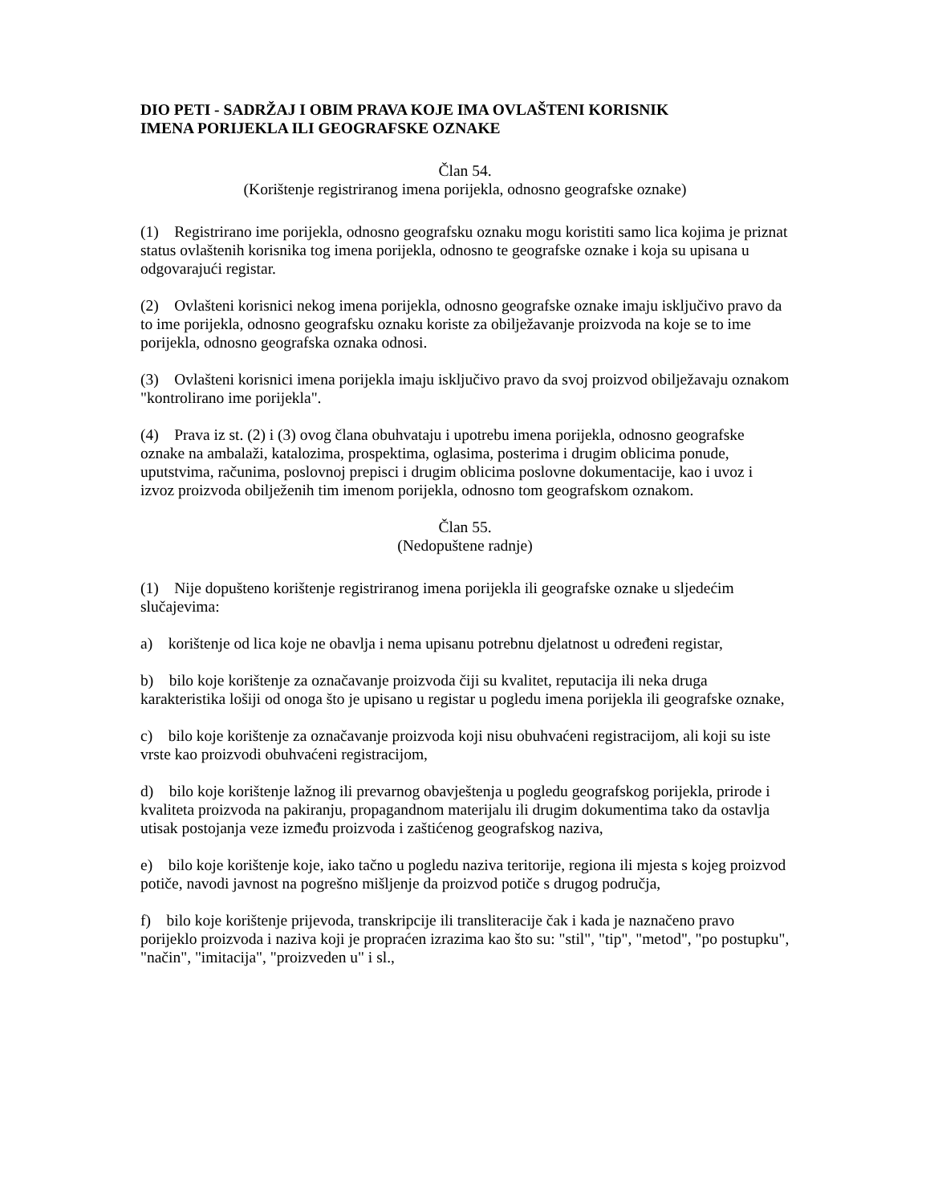DIO PETI - SADRŽAJ I OBIM PRAVA KOJE IMA OVLAŠTENI KORISNIK
IMENA PORIJEKLA ILI GEOGRAFSKE OZNAKE
Član 54.
(Korištenje registriranog imena porijekla, odnosno geografske oznake)
(1) Registrirano ime porijekla, odnosno geografsku oznaku mogu koristiti samo lica kojima je priznat status ovlaštenih korisnika tog imena porijekla, odnosno te geografske oznake i koja su upisana u odgovarajući registar.
(2) Ovlašteni korisnici nekog imena porijekla, odnosno geografske oznake imaju isključivo pravo da to ime porijekla, odnosno geografsku oznaku koriste za obilježavanje proizvoda na koje se to ime porijekla, odnosno geografska oznaka odnosi.
(3) Ovlašteni korisnici imena porijekla imaju isključivo pravo da svoj proizvod obilježavaju oznakom "kontrolirano ime porijekla".
(4) Prava iz st. (2) i (3) ovog člana obuhvataju i upotrebu imena porijekla, odnosno geografske oznake na ambalaži, katalozima, prospektima, oglasima, posterima i drugim oblicima ponude, uputstvima, računima, poslovnoj prepisci i drugim oblicima poslovne dokumentacije, kao i uvoz i izvoz proizvoda obilježenih tim imenom porijekla, odnosno tom geografskom oznakom.
Član 55.
(Nedopuštene radnje)
(1) Nije dopušteno korištenje registriranog imena porijekla ili geografske oznake u sljedećim slučajevima:
a) korištenje od lica koje ne obavlja i nema upisanu potrebnu djelatnost u određeni registar,
b) bilo koje korištenje za označavanje proizvoda čiji su kvalitet, reputacija ili neka druga karakteristika lošiji od onoga što je upisano u registar u pogledu imena porijekla ili geografske oznake,
c) bilo koje korištenje za označavanje proizvoda koji nisu obuhvaćeni registracijom, ali koji su iste vrste kao proizvodi obuhvaćeni registracijom,
d) bilo koje korištenje lažnog ili prevarnog obavještenja u pogledu geografskog porijekla, prirode i kvaliteta proizvoda na pakiranju, propagandnom materijalu ili drugim dokumentima tako da ostavlja utisak postojanja veze između proizvoda i zaštićenog geografskog naziva,
e) bilo koje korištenje koje, iako tačno u pogledu naziva teritorije, regiona ili mjesta s kojeg proizvod potiče, navodi javnost na pogrešno mišljenje da proizvod potiče s drugog područja,
f) bilo koje korištenje prijevoda, transkripcije ili transliteracije čak i kada je naznačeno pravo porijeklo proizvoda i naziva koji je propraćen izrazima kao što su: "stil", "tip", "metod", "po postupku", "način", "imitacija", "proizveden u" i sl.,